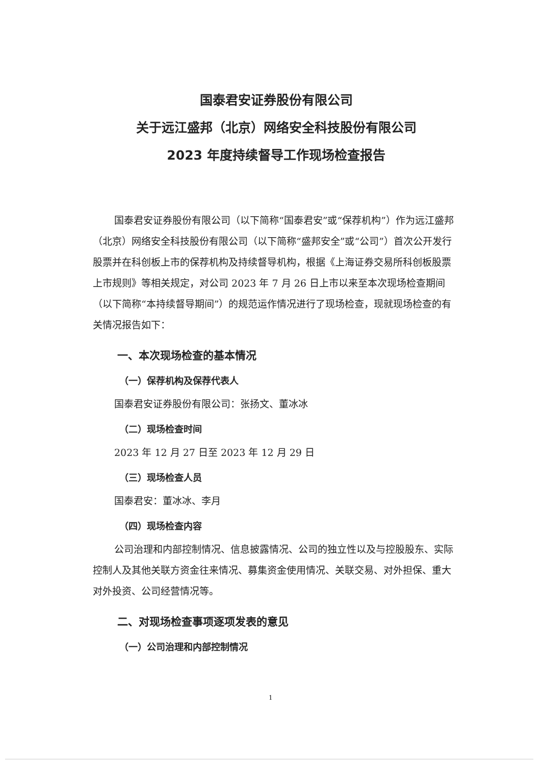国泰君安证券股份有限公司
关于远江盛邦（北京）网络安全科技股份有限公司
2023 年度持续督导工作现场检查报告
国泰君安证券股份有限公司（以下简称“国泰君安”或“保荐机构”）作为远江盛邦（北京）网络安全科技股份有限公司（以下简称“盛邦安全”或“公司”）首次公开发行股票并在科创板上市的保荐机构及持续督导机构，根据《上海证券交易所科创板股票上市规则》等相关规定，对公司 2023 年 7 月 26 日上市以来至本次现场检查期间（以下简称“本持续督导期间”）的规范运作情况进行了现场检查，现就现场检查的有关情况报告如下：
一、本次现场检查的基本情况
（一）保荐机构及保荐代表人
国泰君安证券股份有限公司：张扬文、董冰冰
（二）现场检查时间
2023 年 12 月 27 日至 2023 年 12 月 29 日
（三）现场检查人员
国泰君安：董冰冰、李月
（四）现场检查内容
公司治理和内部控制情况、信息披露情况、公司的独立性以及与控股股东、实际控制人及其他关联方资金往来情况、募集资金使用情况、关联交易、对外担保、重大对外投资、公司经营情况等。
二、对现场检查事项逐项发表的意见
（一）公司治理和内部控制情况
1